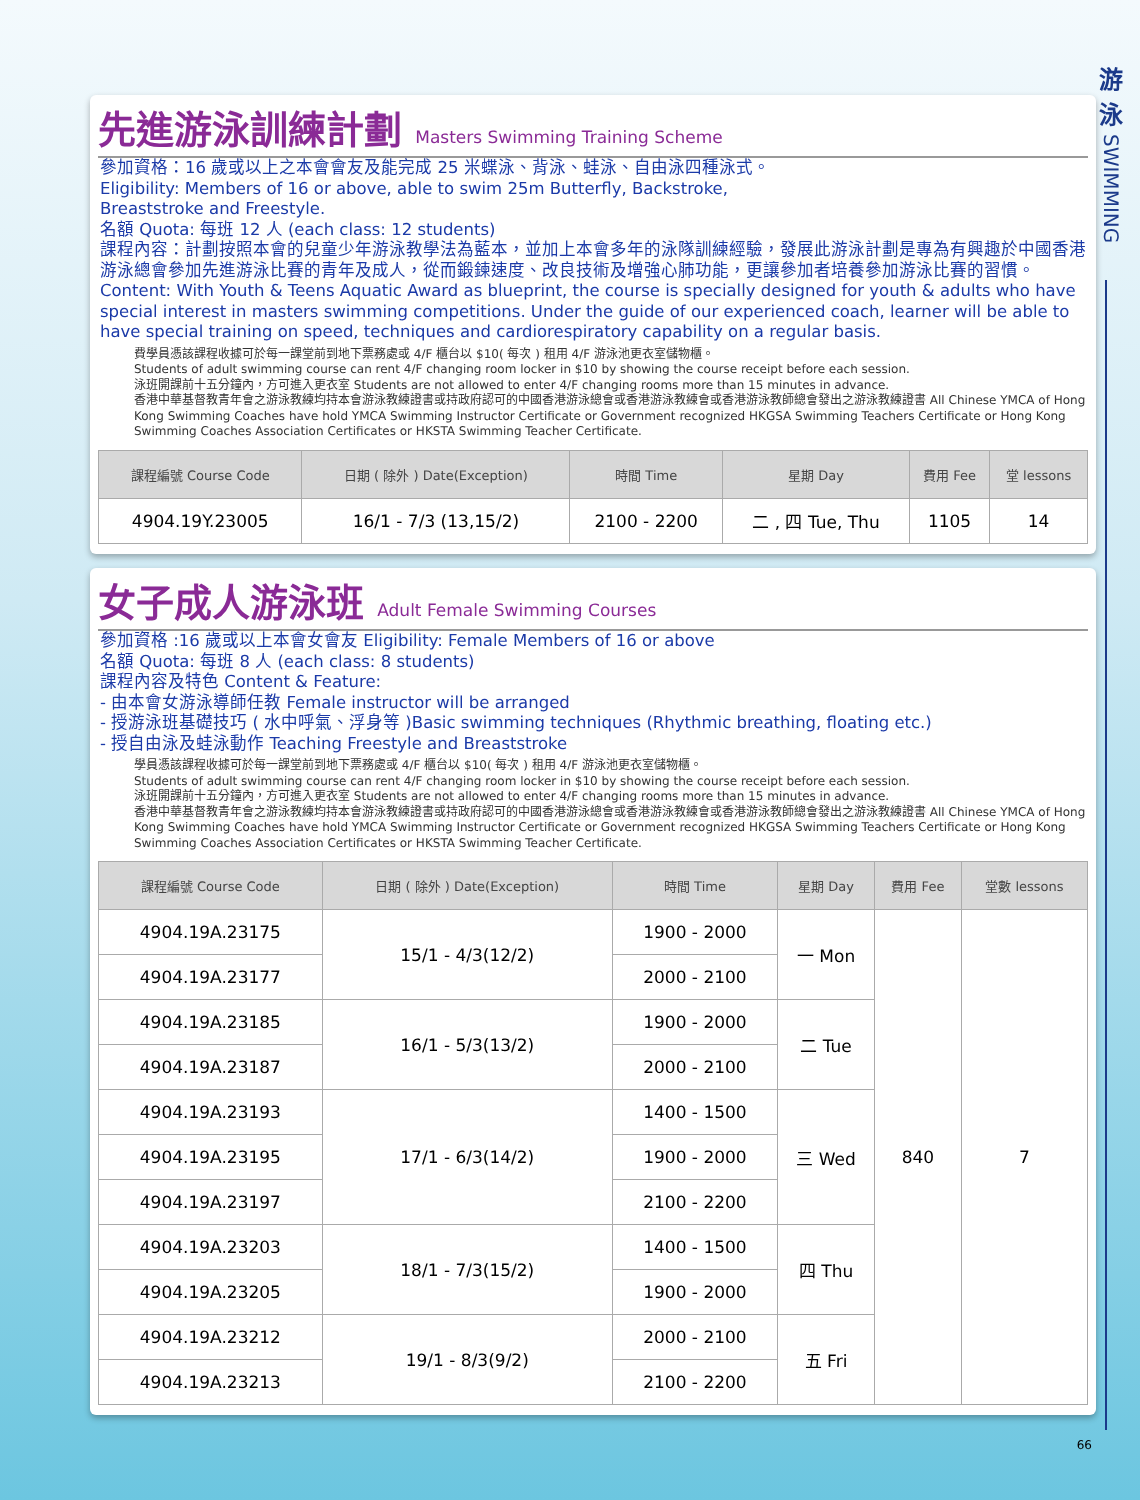游
泳
SWIMMING
先進游泳訓練計劃 Masters Swimming Training Scheme
參加資格：16 歲或以上之本會會友及能完成 25 米蝶泳、背泳、蛙泳、自由泳四種泳式。
Eligibility: Members of 16 or above, able to swim 25m Butterfly, Backstroke,
Breaststroke and Freestyle.
名額 Quota: 每班 12 人 (each class: 12 students)
課程內容：計劃按照本會的兒童少年游泳教學法為藍本，並加上本會多年的泳隊訓練經驗，發展此游泳計劃是專為有興趣於中國香港游泳總會參加先進游泳比賽的青年及成人，從而鍛鍊速度、改良技術及增強心肺功能，更讓參加者培養參加游泳比賽的習慣。
Content: With Youth & Teens Aquatic Award as blueprint, the course is specially designed for youth & adults who have special interest in masters swimming competitions. Under the guide of our experienced coach, learner will be able to have special training on speed, techniques and cardiorespiratory capability on a regular basis.
費學員憑該課程收據可於每一課堂前到地下票務處或 4/F 櫃台以 $10( 每次 ) 租用 4/F 游泳池更衣室儲物櫃。
Students of adult swimming course can rent 4/F changing room locker in $10 by showing the course receipt before each session.
泳班開課前十五分鐘內，方可進入更衣室 Students are not allowed to enter 4/F changing rooms more than 15 minutes in advance.
香港中華基督教青年會之游泳教練均持本會游泳教練證書或持政府認可的中國香港游泳總會或香港游泳教練會或香港游泳教師總會發出之游泳教練證書 All Chinese YMCA of Hong Kong Swimming Coaches have hold YMCA Swimming Instructor Certificate or Government recognized HKGSA Swimming Teachers Certificate or Hong Kong Swimming Coaches Association Certificates or HKSTA Swimming Teacher Certificate.
| 課程編號 Course Code | 日期 ( 除外 ) Date(Exception) | 時間 Time | 星期 Day | 費用 Fee | 堂 lessons |
| --- | --- | --- | --- | --- | --- |
| 4904.19Y.23005 | 16/1 - 7/3 (13,15/2) | 2100 - 2200 | 二 , 四 Tue, Thu | 1105 | 14 |
女子成人游泳班 Adult Female Swimming Courses
參加資格 :16 歲或以上本會女會友 Eligibility: Female Members of 16 or above
名額 Quota: 每班 8 人 (each class: 8 students)
課程內容及特色 Content & Feature:
- 由本會女游泳導師任教 Female instructor will be arranged
- 授游泳班基礎技巧 ( 水中呼氣、浮身等 )Basic swimming techniques (Rhythmic breathing, floating etc.)
- 授自由泳及蛙泳動作 Teaching Freestyle and Breaststroke
學員憑該課程收據可於每一課堂前到地下票務處或 4/F 櫃台以 $10( 每次 ) 租用 4/F 游泳池更衣室儲物櫃。
Students of adult swimming course can rent 4/F changing room locker in $10 by showing the course receipt before each session.
泳班開課前十五分鐘內，方可進入更衣室 Students are not allowed to enter 4/F changing rooms more than 15 minutes in advance.
香港中華基督教青年會之游泳教練均持本會游泳教練證書或持政府認可的中國香港游泳總會或香港游泳教練會或香港游泳教師總會發出之游泳教練證書 All Chinese YMCA of Hong Kong Swimming Coaches have hold YMCA Swimming Instructor Certificate or Government recognized HKGSA Swimming Teachers Certificate or Hong Kong Swimming Coaches Association Certificates or HKSTA Swimming Teacher Certificate.
| 課程編號 Course Code | 日期 ( 除外 ) Date(Exception) | 時間 Time | 星期 Day | 費用 Fee | 堂數 lessons |
| --- | --- | --- | --- | --- | --- |
| 4904.19A.23175 | 15/1 - 4/3(12/2) | 1900 - 2000 | 一 Mon | 840 | 7 |
| 4904.19A.23177 | | 2000 - 2100 | | | |
| 4904.19A.23185 | 16/1 - 5/3(13/2) | 1900 - 2000 | 二 Tue | | |
| 4904.19A.23187 | | 2000 - 2100 | | | |
| 4904.19A.23193 | 17/1 - 6/3(14/2) | 1400 - 1500 | 三 Wed | | |
| 4904.19A.23195 | | 1900 - 2000 | | | |
| 4904.19A.23197 | | 2100 - 2200 | | | |
| 4904.19A.23203 | 18/1 - 7/3(15/2) | 1400 - 1500 | 四 Thu | | |
| 4904.19A.23205 | | 1900 - 2000 | | | |
| 4904.19A.23212 | 19/1 - 8/3(9/2) | 2000 - 2100 | 五 Fri | | |
| 4904.19A.23213 | | 2100 - 2200 | | | |
66